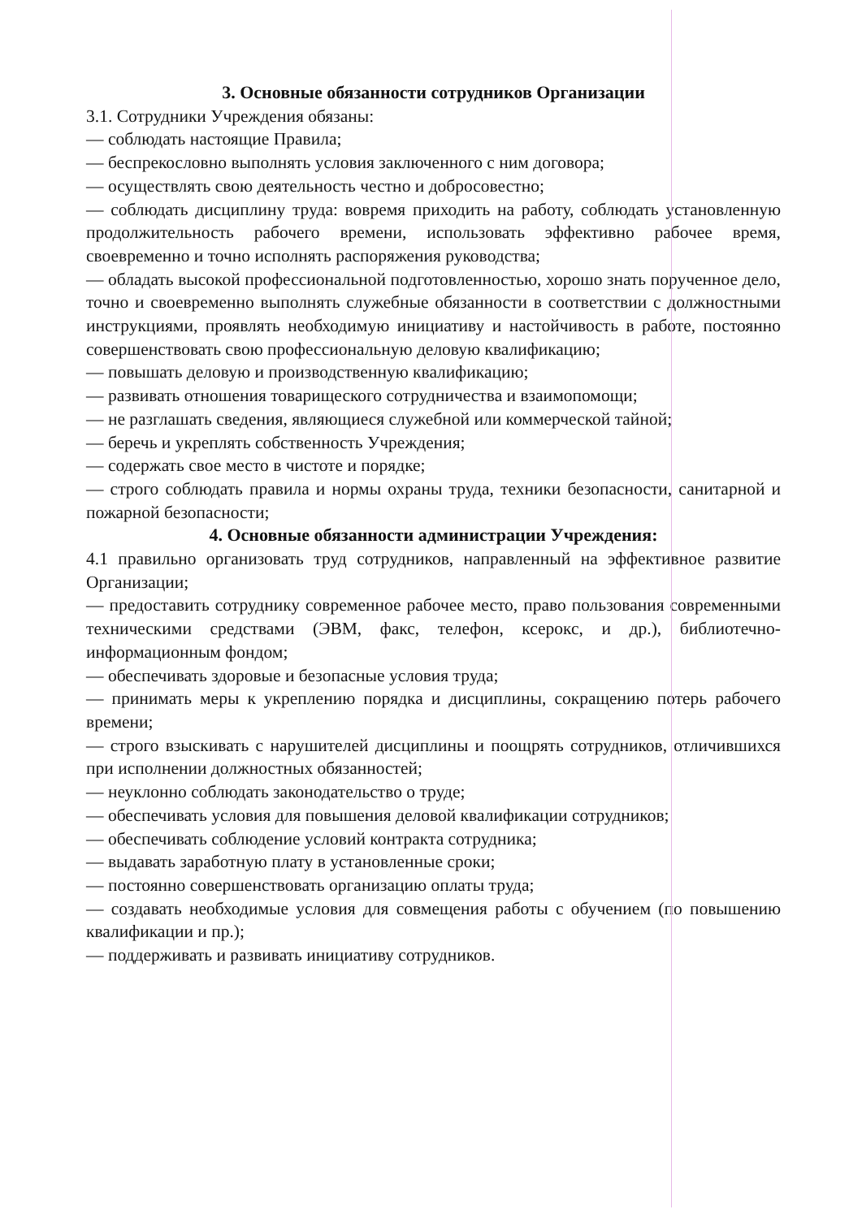3. Основные обязанности сотрудников Организации
3.1. Сотрудники Учреждения обязаны:
— соблюдать настоящие Правила;
— беспрекословно выполнять условия заключенного с ним договора;
— осуществлять свою деятельность честно и добросовестно;
— соблюдать дисциплину труда: вовремя приходить на работу, соблюдать установленную продолжительность рабочего времени, использовать эффективно рабочее время, своевременно и точно исполнять распоряжения руководства;
— обладать высокой профессиональной подготовленностью, хорошо знать порученное дело, точно и своевременно выполнять служебные обязанности в соответствии с должностными инструкциями, проявлять необходимую инициативу и настойчивость в работе, постоянно совершенствовать свою профессиональную деловую квалификацию;
— повышать деловую и производственную квалификацию;
— развивать отношения товарищеского сотрудничества и взаимопомощи;
— не разглашать сведения, являющиеся служебной или коммерческой тайной;
— беречь и укреплять собственность Учреждения;
— содержать свое место в чистоте и порядке;
— строго соблюдать правила и нормы охраны труда, техники безопасности, санитарной и пожарной безопасности;
4. Основные обязанности администрации Учреждения:
4.1 правильно организовать труд сотрудников, направленный на эффективное развитие Организации;
— предоставить сотруднику современное рабочее место, право пользования современными техническими средствами (ЭВМ, факс, телефон, ксерокс, и др.), библиотечно-информационным фондом;
— обеспечивать здоровые и безопасные условия труда;
— принимать меры к укреплению порядка и дисциплины, сокращению потерь рабочего времени;
— строго взыскивать с нарушителей дисциплины и поощрять сотрудников, отличившихся при исполнении должностных обязанностей;
— неуклонно соблюдать законодательство о труде;
— обеспечивать условия для повышения деловой квалификации сотрудников;
— обеспечивать соблюдение условий контракта сотрудника;
— выдавать заработную плату в установленные сроки;
— постоянно совершенствовать организацию оплаты труда;
— создавать необходимые условия для совмещения работы с обучением (по повышению квалификации и пр.);
— поддерживать и развивать инициативу сотрудников.